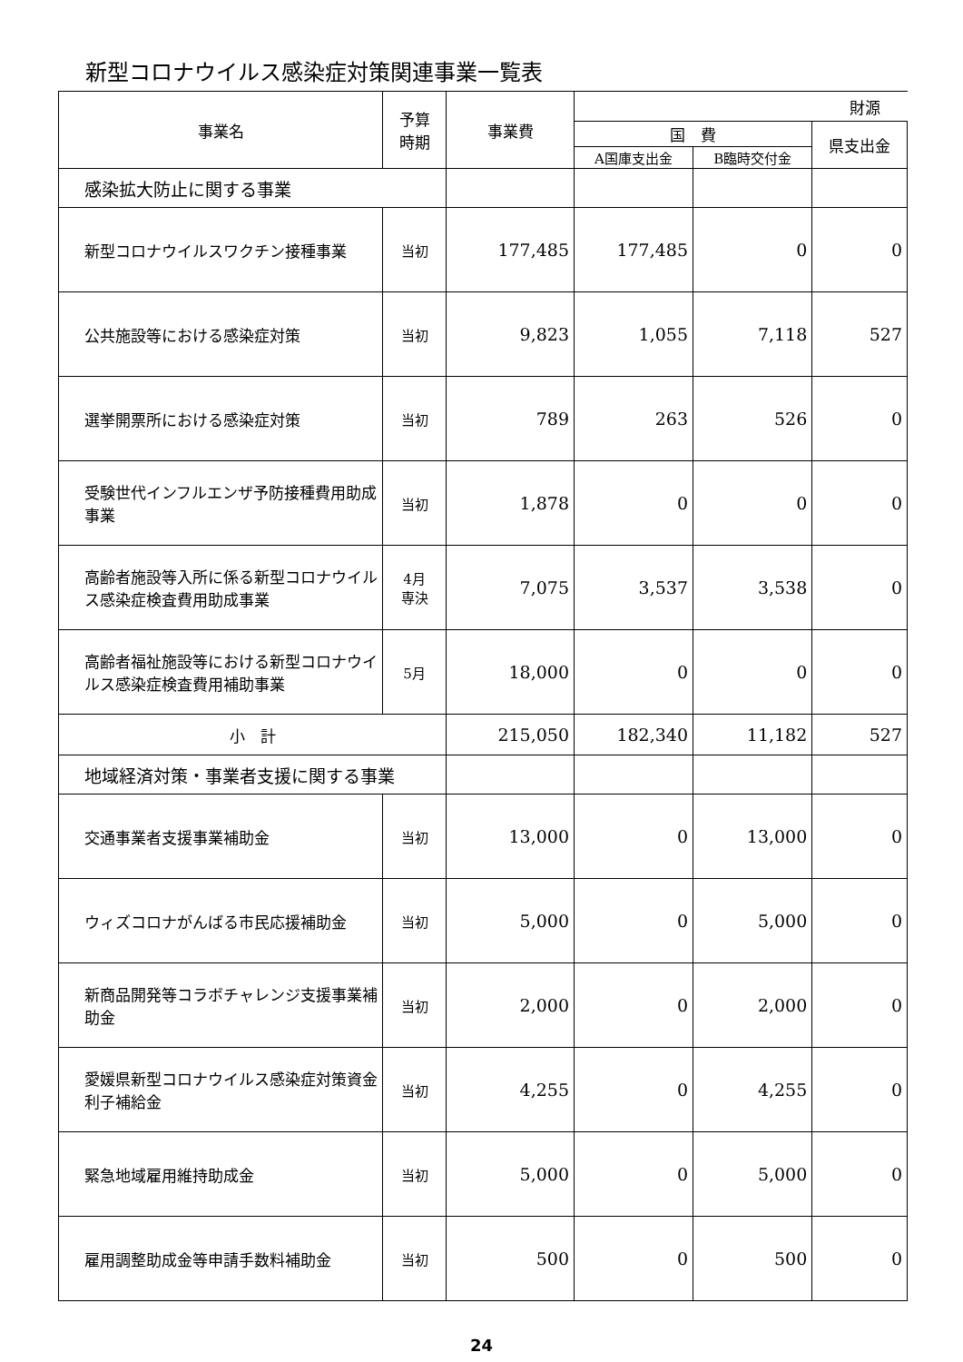新型コロナウイルス感染症対策関連事業一覧表
| 事業名 | 予算 時期 | 事業費 | 財源 | | |
| --- | --- | --- | --- | --- | --- |
| | | | 国 費 | | 県支出金 |
| | | | A国庫支出金 | B臨時交付金 | |
| 感染拡大防止に関する事業 | | | | | |
| 新型コロナウイルスワクチン接種事業 | 当初 | 177,485 | 177,485 | 0 | 0 |
| 公共施設等における感染症対策 | 当初 | 9,823 | 1,055 | 7,118 | 527 |
| 選挙開票所における感染症対策 | 当初 | 789 | 263 | 526 | 0 |
| 受験世代インフルエンザ予防接種費用助成事業 | 当初 | 1,878 | 0 | 0 | 0 |
| 高齢者施設等入所に係る新型コロナウイルス感染症検査費用助成事業 | 4月 専決 | 7,075 | 3,537 | 3,538 | 0 |
| 高齢者福祉施設等における新型コロナウイルス感染症検査費用補助事業 | 5月 | 18,000 | 0 | 0 | 0 |
| 小 計 | | 215,050 | 182,340 | 11,182 | 527 |
| 地域経済対策・事業者支援に関する事業 | | | | | |
| 交通事業者支援事業補助金 | 当初 | 13,000 | 0 | 13,000 | 0 |
| ウィズコロナがんばる市民応援補助金 | 当初 | 5,000 | 0 | 5,000 | 0 |
| 新商品開発等コラボチャレンジ支援事業補助金 | 当初 | 2,000 | 0 | 2,000 | 0 |
| 愛媛県新型コロナウイルス感染症対策資金利子補給金 | 当初 | 4,255 | 0 | 4,255 | 0 |
| 緊急地域雇用維持助成金 | 当初 | 5,000 | 0 | 5,000 | 0 |
| 雇用調整助成金等申請手数料補助金 | 当初 | 500 | 0 | 500 | 0 |
24